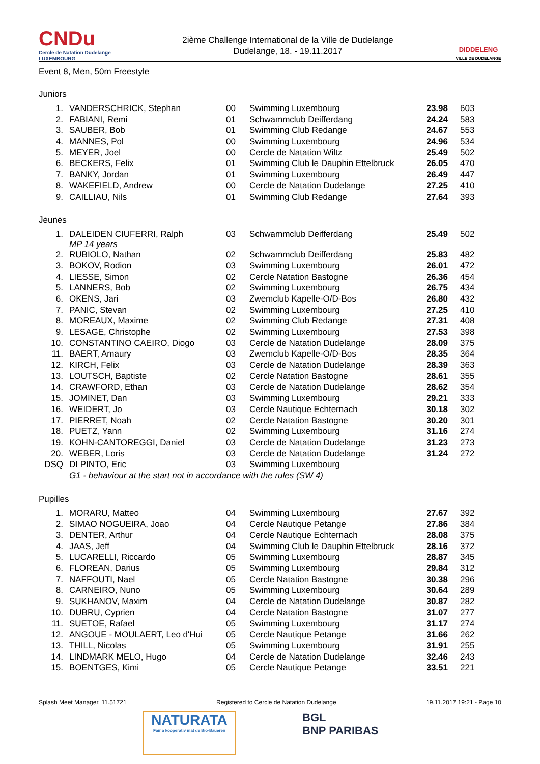CNDu
Cercle de Natation Dudelange
LUXEMBOURG
2ième Challenge International de la Ville de Dudelange
Dudelange, 18. - 19.11.2017
DIDDELENG
VILLE DE DUDELANGE
Event 8, Men, 50m Freestyle
Juniors
| 1. | VANDERSCHRICK, Stephan | 00 | Swimming Luxembourg | 23.98 | 603 |
| 2. | FABIANI, Remi | 01 | Schwammclub Deifferdang | 24.24 | 583 |
| 3. | SAUBER, Bob | 01 | Swimming Club Redange | 24.67 | 553 |
| 4. | MANNES, Pol | 00 | Swimming Luxembourg | 24.96 | 534 |
| 5. | MEYER, Joel | 00 | Cercle de Natation Wiltz | 25.49 | 502 |
| 6. | BECKERS, Felix | 01 | Swimming Club le Dauphin Ettelbruck | 26.05 | 470 |
| 7. | BANKY, Jordan | 01 | Swimming Luxembourg | 26.49 | 447 |
| 8. | WAKEFIELD, Andrew | 00 | Cercle de Natation Dudelange | 27.25 | 410 |
| 9. | CAILLIAU, Nils | 01 | Swimming Club Redange | 27.64 | 393 |
Jeunes
| 1. | DALEIDEN CIUFERRI, Ralph MP 14 years | 03 | Schwammclub Deifferdang | 25.49 | 502 |
| 2. | RUBIOLO, Nathan | 02 | Schwammclub Deifferdang | 25.83 | 482 |
| 3. | BOKOV, Rodion | 03 | Swimming Luxembourg | 26.01 | 472 |
| 4. | LIESSE, Simon | 02 | Cercle Natation Bastogne | 26.36 | 454 |
| 5. | LANNERS, Bob | 02 | Swimming Luxembourg | 26.75 | 434 |
| 6. | OKENS, Jari | 03 | Zwemclub Kapelle-O/D-Bos | 26.80 | 432 |
| 7. | PANIC, Stevan | 02 | Swimming Luxembourg | 27.25 | 410 |
| 8. | MOREAUX, Maxime | 02 | Swimming Club Redange | 27.31 | 408 |
| 9. | LESAGE, Christophe | 02 | Swimming Luxembourg | 27.53 | 398 |
| 10. | CONSTANTINO CAEIRO, Diogo | 03 | Cercle de Natation Dudelange | 28.09 | 375 |
| 11. | BAERT, Amaury | 03 | Zwemclub Kapelle-O/D-Bos | 28.35 | 364 |
| 12. | KIRCH, Felix | 03 | Cercle de Natation Dudelange | 28.39 | 363 |
| 13. | LOUTSCH, Baptiste | 02 | Cercle Natation Bastogne | 28.61 | 355 |
| 14. | CRAWFORD, Ethan | 03 | Cercle de Natation Dudelange | 28.62 | 354 |
| 15. | JOMINET, Dan | 03 | Swimming Luxembourg | 29.21 | 333 |
| 16. | WEIDERT, Jo | 03 | Cercle Nautique Echternach | 30.18 | 302 |
| 17. | PIERRET, Noah | 02 | Cercle Natation Bastogne | 30.20 | 301 |
| 18. | PUETZ, Yann | 02 | Swimming Luxembourg | 31.16 | 274 |
| 19. | KOHN-CANTOREGGI, Daniel | 03 | Cercle de Natation Dudelange | 31.23 | 273 |
| 20. | WEBER, Loris | 03 | Cercle de Natation Dudelange | 31.24 | 272 |
| DSQ | DI PINTO, Eric | 03 | Swimming Luxembourg | | |
| | G1 - behaviour at the start not in accordance with the rules (SW 4) | | | | |
Pupilles
| 1. | MORARU, Matteo | 04 | Swimming Luxembourg | 27.67 | 392 |
| 2. | SIMAO NOGUEIRA, Joao | 04 | Cercle Nautique Petange | 27.86 | 384 |
| 3. | DENTER, Arthur | 04 | Cercle Nautique Echternach | 28.08 | 375 |
| 4. | JAAS, Jeff | 04 | Swimming Club le Dauphin Ettelbruck | 28.16 | 372 |
| 5. | LUCARELLI, Riccardo | 05 | Swimming Luxembourg | 28.87 | 345 |
| 6. | FLOREAN, Darius | 05 | Swimming Luxembourg | 29.84 | 312 |
| 7. | NAFFOUTI, Nael | 05 | Cercle Natation Bastogne | 30.38 | 296 |
| 8. | CARNEIRO, Nuno | 05 | Swimming Luxembourg | 30.64 | 289 |
| 9. | SUKHANOV, Maxim | 04 | Cercle de Natation Dudelange | 30.87 | 282 |
| 10. | DUBRU, Cyprien | 04 | Cercle Natation Bastogne | 31.07 | 277 |
| 11. | SUETOE, Rafael | 05 | Swimming Luxembourg | 31.17 | 274 |
| 12. | ANGOUE - MOULAERT, Leo d'Hui | 05 | Cercle Nautique Petange | 31.66 | 262 |
| 13. | THILL, Nicolas | 05 | Swimming Luxembourg | 31.91 | 255 |
| 14. | LINDMARK MELO, Hugo | 04 | Cercle de Natation Dudelange | 32.46 | 243 |
| 15. | BOENTGES, Kimi | 05 | Cercle Nautique Petange | 33.51 | 221 |
Splash Meet Manager, 11.51721 Registered to Cercle de Natation Dudelange 19.11.2017 19:21 - Page 10
NATURATA
Fair a kooperativ mat de Bio-Baueren
BGL
BNP PARIBAS